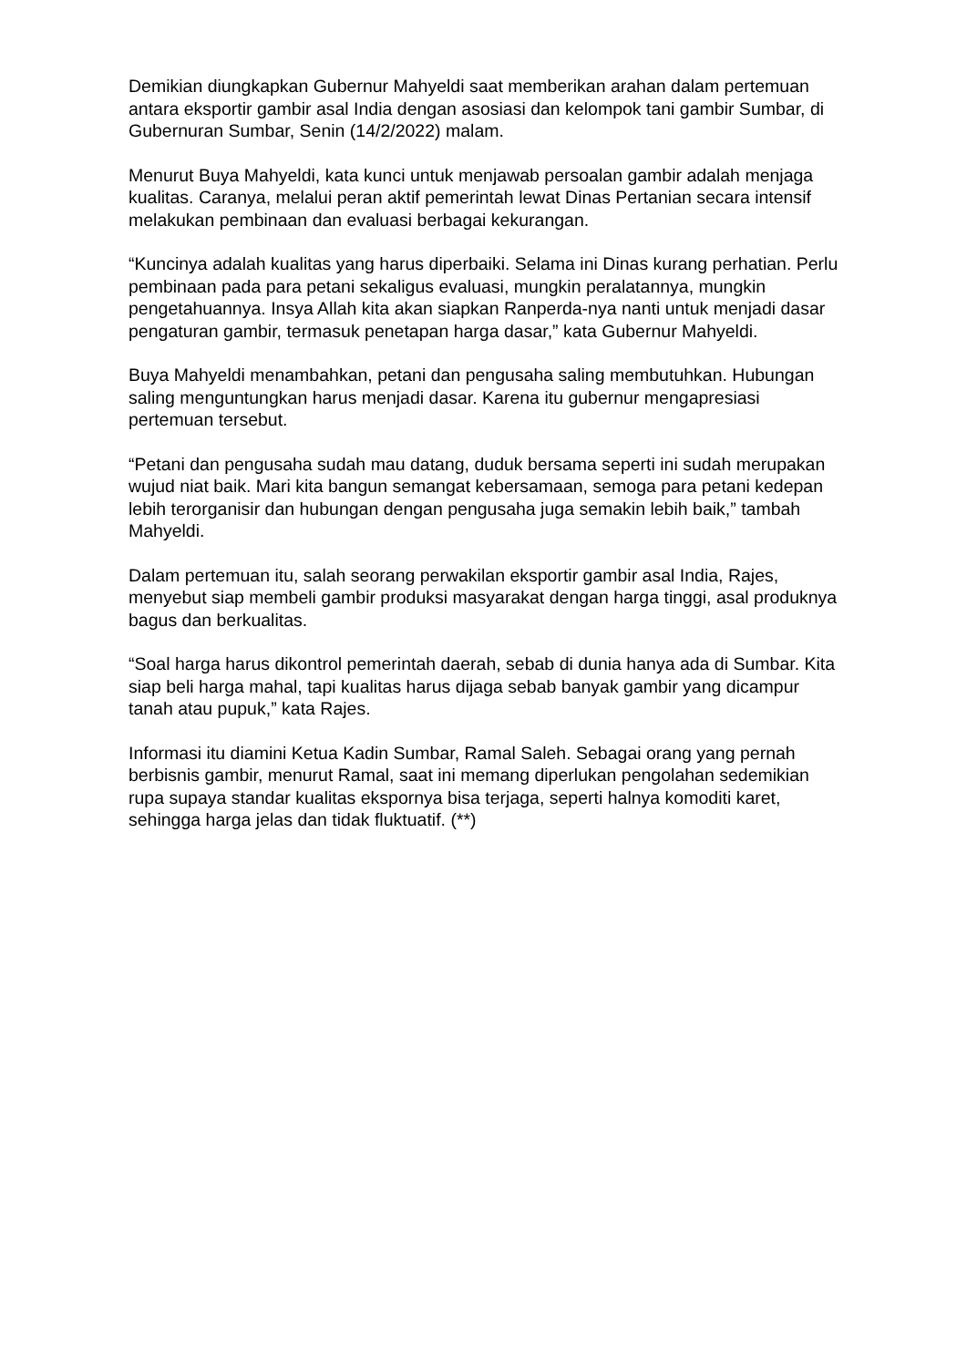Demikian diungkapkan Gubernur Mahyeldi saat memberikan arahan dalam pertemuan antara eksportir gambir asal India dengan asosiasi dan kelompok tani gambir Sumbar, di Gubernuran Sumbar, Senin (14/2/2022) malam.
Menurut Buya Mahyeldi, kata kunci untuk menjawab persoalan gambir adalah menjaga kualitas. Caranya, melalui peran aktif pemerintah lewat Dinas Pertanian secara intensif melakukan pembinaan dan evaluasi berbagai kekurangan.
“Kuncinya adalah kualitas yang harus diperbaiki. Selama ini Dinas kurang perhatian. Perlu pembinaan pada para petani sekaligus evaluasi, mungkin peralatannya, mungkin pengetahuannya. Insya Allah kita akan siapkan Ranperda-nya nanti untuk menjadi dasar pengaturan gambir, termasuk penetapan harga dasar,” kata Gubernur Mahyeldi.
Buya Mahyeldi menambahkan, petani dan pengusaha saling membutuhkan. Hubungan saling menguntungkan harus menjadi dasar. Karena itu gubernur mengapresiasi pertemuan tersebut.
“Petani dan pengusaha sudah mau datang, duduk bersama seperti ini sudah merupakan wujud niat baik. Mari kita bangun semangat kebersamaan, semoga para petani kedepan lebih terorganisir dan hubungan dengan pengusaha juga semakin lebih baik,” tambah Mahyeldi.
Dalam pertemuan itu, salah seorang perwakilan eksportir gambir asal India, Rajes, menyebut siap membeli gambir produksi masyarakat dengan harga tinggi, asal produknya bagus dan berkualitas.
“Soal harga harus dikontrol pemerintah daerah, sebab di dunia hanya ada di Sumbar. Kita siap beli harga mahal, tapi kualitas harus dijaga sebab banyak gambir yang dicampur tanah atau pupuk,” kata Rajes.
Informasi itu diamini Ketua Kadin Sumbar, Ramal Saleh. Sebagai orang yang pernah berbisnis gambir, menurut Ramal, saat ini memang diperlukan pengolahan sedemikian rupa supaya standar kualitas ekspornya bisa terjaga, seperti halnya komoditi karet, sehingga harga jelas dan tidak fluktuatif. (**)